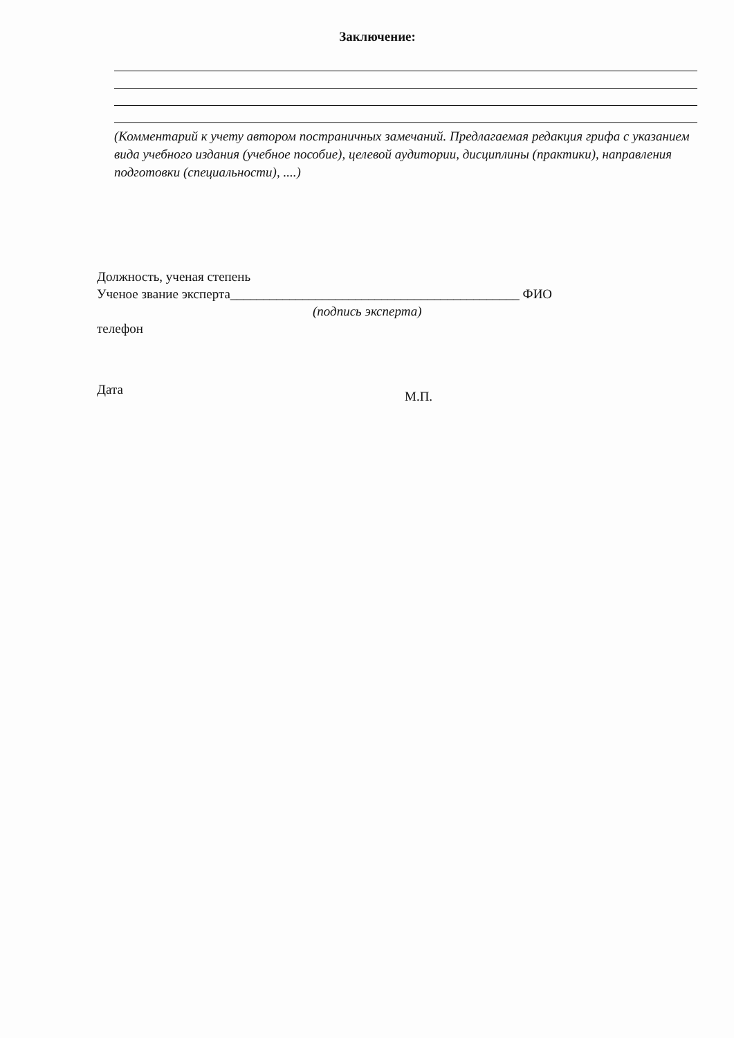Заключение:
(Комментарий к учету автором постраничных замечаний. Предлагаемая редакция грифа с указанием вида учебного издания (учебное пособие), целевой аудитории, дисциплины (практики), направления подготовки (специальности), ....)
Должность, ученая степень
Ученое звание эксперта____________________________________________ ФИО
(подпись эксперта)
телефон
Дата М.П.